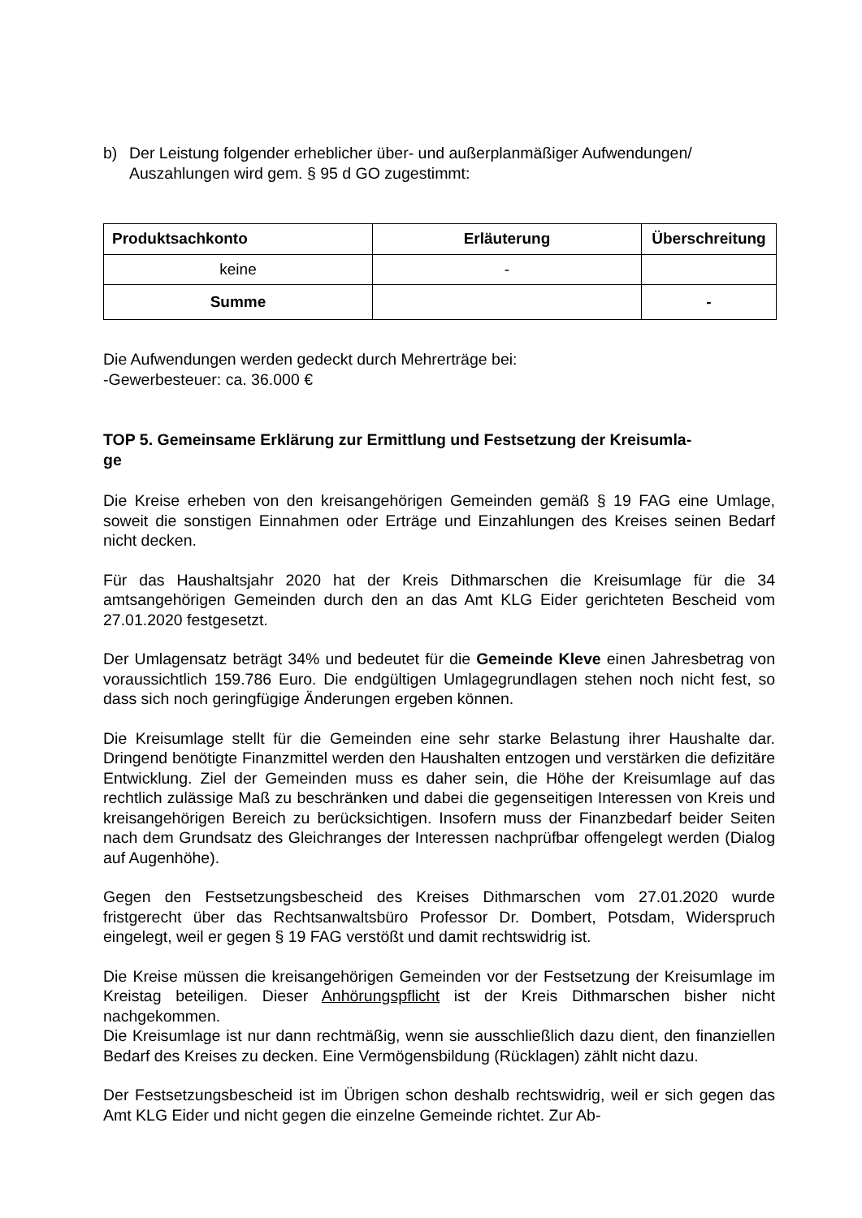b) Der Leistung folgender erheblicher über- und außerplanmäßiger Aufwendungen/ Auszahlungen wird gem. § 95 d GO zugestimmt:
| Produktsachkonto | Erläuterung | Überschreitung |
| --- | --- | --- |
| keine | - | |
| Summe | | - |
Die Aufwendungen werden gedeckt durch Mehrerträge bei:
-Gewerbesteuer: ca. 36.000 €
TOP 5. Gemeinsame Erklärung zur Ermittlung und Festsetzung der Kreisumla-
ge
Die Kreise erheben von den kreisangehörigen Gemeinden gemäß § 19 FAG eine Umlage, soweit die sonstigen Einnahmen oder Erträge und Einzahlungen des Kreises seinen Bedarf nicht decken.
Für das Haushaltsjahr 2020 hat der Kreis Dithmarschen die Kreisumlage für die 34 amtsangehörigen Gemeinden durch den an das Amt KLG Eider gerichteten Bescheid vom 27.01.2020 festgesetzt.
Der Umlagensatz beträgt 34% und bedeutet für die Gemeinde Kleve einen Jahresbetrag von voraussichtlich 159.786 Euro. Die endgültigen Umlagegrundlagen stehen noch nicht fest, so dass sich noch geringfügige Änderungen ergeben können.
Die Kreisumlage stellt für die Gemeinden eine sehr starke Belastung ihrer Haushalte dar. Dringend benötigte Finanzmittel werden den Haushalten entzogen und verstärken die defizitäre Entwicklung. Ziel der Gemeinden muss es daher sein, die Höhe der Kreisumlage auf das rechtlich zulässige Maß zu beschränken und dabei die gegenseitigen Interessen von Kreis und kreisangehörigen Bereich zu berücksichtigen. Insofern muss der Finanzbedarf beider Seiten nach dem Grundsatz des Gleichranges der Interessen nachprüfbar offengelegt werden (Dialog auf Augenhöhe).
Gegen den Festsetzungsbescheid des Kreises Dithmarschen vom 27.01.2020 wurde fristgerecht über das Rechtsanwaltsbüro Professor Dr. Dombert, Potsdam, Widerspruch eingelegt, weil er gegen § 19 FAG verstößt und damit rechtswidrig ist.
Die Kreise müssen die kreisangehörigen Gemeinden vor der Festsetzung der Kreisumlage im Kreistag beteiligen. Dieser Anhörungspflicht ist der Kreis Dithmarschen bisher nicht nachgekommen.
Die Kreisumlage ist nur dann rechtmäßig, wenn sie ausschließlich dazu dient, den finanziellen Bedarf des Kreises zu decken. Eine Vermögensbildung (Rücklagen) zählt nicht dazu.
Der Festsetzungsbescheid ist im Übrigen schon deshalb rechtswidrig, weil er sich gegen das Amt KLG Eider und nicht gegen die einzelne Gemeinde richtet. Zur Ab-